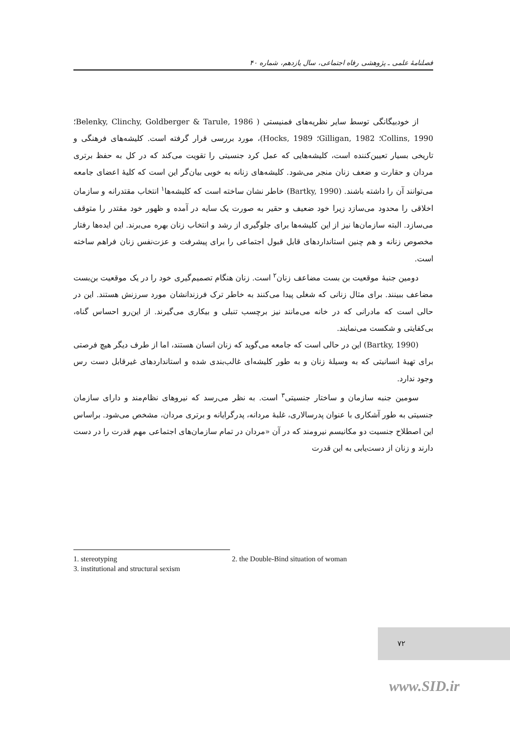فصلنامهٔ علمی ـ پژوهشی رفاه اجتماعی، سال یازدهم، شماره ۴۰
از خودبیگانگی توسط سایر نظریه‌های فمنیستی ( Belenky, Clinchy, Goldberger & Tarule, 1986؛ Collins, 1990؛ Gilligan, 1982؛ Hocks, 1989)، مورد بررسی قرار گرفته است. کلیشه‌های فرهنگی و تاریخی بسیار تعیین‌کننده است، کلیشه‌هایی که عمل کرد جنسیتی را تقویت می‌کند که در کل به حفظ برتری مردان و حقارت و ضعف زنان منجر می‌شود. کلیشه‌های زنانه به خوبی بیان‌گر این است که کلیهٔ اعضای جامعه می‌توانند آن را داشته باشند. (Bartky, 1990) خاطر نشان ساخته است که کلیشه‌ها<sup>۱</sup> انتخاب مقتدرانه و سازمان اخلاقی را محدود می‌سازد زیرا خود ضعیف و حقیر به صورت یک سایه در آمده و ظهور خود مقتدر را متوقف می‌سازد. البته سازمان‌ها نیز از این کلیشه‌ها برای جلوگیری از رشد و انتخاب زنان بهره می‌برند. این ایده‌ها رفتار مخصوص زنانه و هم چنین استانداردهای قابل قبول اجتماعی را برای پیشرفت و عزت‌نفس زنان فراهم ساخته است.
دومین جنبهٔ موقعیت بن بست مضاعف زنان<sup>۲</sup> است. زنان هنگام تصمیم‌گیری خود را در یک موقعیت بن‌بست مضاعف ببینند. برای مثال زنانی که شغلی پیدا می‌کنند به خاطر ترک فرزندانشان مورد سرزنش هستند. این در حالی است که مادرانی که در خانه می‌مانند نیز برچسب تنبلی و بیکاری می‌گیرند. از این‌رو احساس گناه، بی‌کفایتی و شکست می‌نمایند.
(Bartky, 1990) این در حالی است که جامعه می‌گوید که زنان انسان هستند، اما از طرف دیگر هیچ فرصتی برای تهیهٔ انسانیتی که به وسیلهٔ زنان و به طور کلیشه‌ای غالب‌بندی شده و استانداردهای غیرقابل دست رس وجود ندارد.
سومین جنبه سازمان و ساختار جنسیتی<sup>۳</sup> است. به نظر می‌رسد که نیروهای نظام‌مند و دارای سازمان جنسیتی به طور آشکاری با عنوان پدرسالاری، غلبهٔ مردانه، پدرگرایانه و برتری مردان، مشخص می‌شود. براساس این اصطلاح جنسیت دو مکانیسم نیرومند که در آن «مردان در تمام سازمان‌های اجتماعی مهم قدرت را در دست دارند و زنان از دست‌یابی به این قدرت
1. stereotyping 2. the Double-Bind situation of woman
3. institutional and structural sexism
۷۲
www.SID.ir